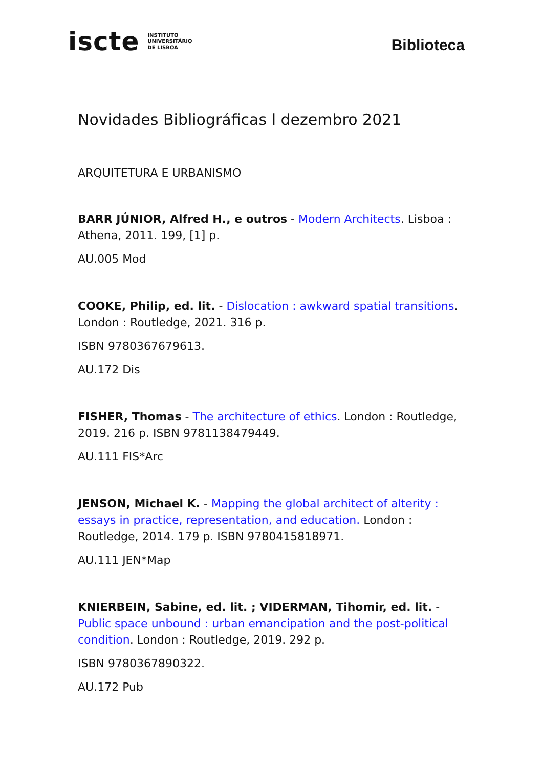iscte INSTITUTO
UNIVERSITÁRIO
DE LISBOA
Biblioteca
Novidades Bibliográficas l dezembro 2021
ARQUITETURA E URBANISMO
BARR JÚNIOR, Alfred H., e outros - Modern Architects. Lisboa : Athena, 2011. 199, [1] p.
AU.005 Mod
COOKE, Philip, ed. lit. - Dislocation : awkward spatial transitions. London : Routledge, 2021. 316 p.
ISBN 9780367679613.
AU.172 Dis
FISHER, Thomas - The architecture of ethics. London : Routledge, 2019. 216 p. ISBN 9781138479449.
AU.111 FIS*Arc
JENSON, Michael K. - Mapping the global architect of alterity : essays in practice, representation, and education. London : Routledge, 2014. 179 p. ISBN 9780415818971.
AU.111 JEN*Map
KNIERBEIN, Sabine, ed. lit. ; VIDERMAN, Tihomir, ed. lit. - Public space unbound : urban emancipation and the post-political condition. London : Routledge, 2019. 292 p.
ISBN 9780367890322.
AU.172 Pub